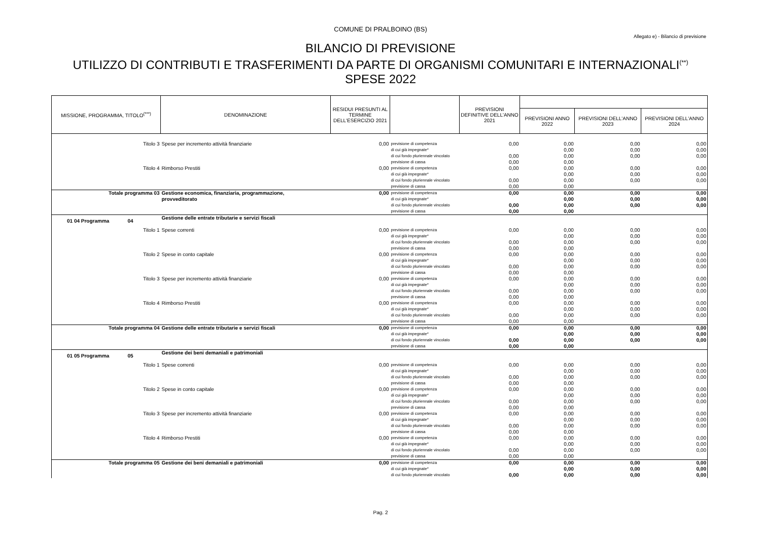COMUNE DI PRALBOINO (BS)
Allegato e) - Bilancio di previsione
BILANCIO DI PREVISIONE
UTILIZZO DI CONTRIBUTI E TRASFERIMENTI DA PARTE DI ORGANISMI COMUNITARI E INTERNAZIONALI<sup>(**)</sup>
SPESE 2022
| MISSIONE, PROGRAMMA, TITOLO<sup>(***)</sup> | DENOMINAZIONE | RESIDUI PRESUNTI AL TERMINE DELL'ESERCIZIO 2021 | | PREVISIONI DEFINITIVE DELL'ANNO 2021 | | | |
| --- | --- | --- | --- | --- | --- | --- | --- |
| | | | | | PREVISIONI ANNO 2022 | PREVISIONI DELL'ANNO 2023 | PREVISIONI DELL'ANNO 2024 |
| Titolo 3 | Spese per incremento attività finanziarie | 0,00 | previsione di competenza | 0,00 | 0,00 | 0,00 | 0,00 |
| | | | di cui già impegnate* | | 0,00 | 0,00 | 0,00 |
| | | | di cui fondo pluriennale vincolato | 0,00 | 0,00 | 0,00 | 0,00 |
| | | | previsione di cassa | 0,00 | 0,00 | | |
| Titolo 4 | Rimborso Prestiti | 0,00 | previsione di competenza | 0,00 | 0,00 | 0,00 | 0,00 |
| | | | di cui già impegnate* | | 0,00 | 0,00 | 0,00 |
| | | | di cui fondo pluriennale vincolato | 0,00 | 0,00 | 0,00 | 0,00 |
| | | | previsione di cassa | 0,00 | 0,00 | | |
| Totale programma 03 | Gestione economica, finanziaria, programmazione, | 0,00 | previsione di competenza | 0,00 | 0,00 | 0,00 | 0,00 |
| | provveditorato | | di cui già impegnate* | | 0,00 | 0,00 | 0,00 |
| | | | di cui fondo pluriennale vincolato | 0,00 | 0,00 | 0,00 | 0,00 |
| | | | previsione di cassa | 0,00 | 0,00 | | |
| 01 04 Programma 04 | Gestione delle entrate tributarie e servizi fiscali | | | | | | |
| Titolo 1 | Spese correnti | 0,00 | previsione di competenza | 0,00 | 0,00 | 0,00 | 0,00 |
| | | | di cui già impegnate* | | 0,00 | 0,00 | 0,00 |
| | | | di cui fondo pluriennale vincolato | 0,00 | 0,00 | 0,00 | 0,00 |
| | | | previsione di cassa | 0,00 | 0,00 | | |
| Titolo 2 | Spese in conto capitale | 0,00 | previsione di competenza | 0,00 | 0,00 | 0,00 | 0,00 |
| | | | di cui già impegnate* | | 0,00 | 0,00 | 0,00 |
| | | | di cui fondo pluriennale vincolato | 0,00 | 0,00 | 0,00 | 0,00 |
| | | | previsione di cassa | 0,00 | 0,00 | | |
| Titolo 3 | Spese per incremento attività finanziarie | 0,00 | previsione di competenza | 0,00 | 0,00 | 0,00 | 0,00 |
| | | | di cui già impegnate* | | 0,00 | 0,00 | 0,00 |
| | | | di cui fondo pluriennale vincolato | 0,00 | 0,00 | 0,00 | 0,00 |
| | | | previsione di cassa | 0,00 | 0,00 | | |
| Titolo 4 | Rimborso Prestiti | 0,00 | previsione di competenza | 0,00 | 0,00 | 0,00 | 0,00 |
| | | | di cui già impegnate* | | 0,00 | 0,00 | 0,00 |
| | | | di cui fondo pluriennale vincolato | 0,00 | 0,00 | 0,00 | 0,00 |
| | | | previsione di cassa | 0,00 | 0,00 | | |
| Totale programma 04 | Gestione delle entrate tributarie e servizi fiscali | 0,00 | previsione di competenza | 0,00 | 0,00 | 0,00 | 0,00 |
| | | | di cui già impegnate* | | 0,00 | 0,00 | 0,00 |
| | | | di cui fondo pluriennale vincolato | 0,00 | 0,00 | 0,00 | 0,00 |
| | | | previsione di cassa | 0,00 | 0,00 | | |
| 01 05 Programma 05 | Gestione dei beni demaniali e patrimoniali | | | | | | |
| Titolo 1 | Spese correnti | 0,00 | previsione di competenza | 0,00 | 0,00 | 0,00 | 0,00 |
| | | | di cui già impegnate* | | 0,00 | 0,00 | 0,00 |
| | | | di cui fondo pluriennale vincolato | 0,00 | 0,00 | 0,00 | 0,00 |
| | | | previsione di cassa | 0,00 | 0,00 | | |
| Titolo 2 | Spese in conto capitale | 0,00 | previsione di competenza | 0,00 | 0,00 | 0,00 | 0,00 |
| | | | di cui già impegnate* | | 0,00 | 0,00 | 0,00 |
| | | | di cui fondo pluriennale vincolato | 0,00 | 0,00 | 0,00 | 0,00 |
| | | | previsione di cassa | 0,00 | 0,00 | | |
| Titolo 3 | Spese per incremento attività finanziarie | 0,00 | previsione di competenza | 0,00 | 0,00 | 0,00 | 0,00 |
| | | | di cui già impegnate* | | 0,00 | 0,00 | 0,00 |
| | | | di cui fondo pluriennale vincolato | 0,00 | 0,00 | 0,00 | 0,00 |
| | | | previsione di cassa | 0,00 | 0,00 | | |
| Titolo 4 | Rimborso Prestiti | 0,00 | previsione di competenza | 0,00 | 0,00 | 0,00 | 0,00 |
| | | | di cui già impegnate* | | 0,00 | 0,00 | 0,00 |
| | | | di cui fondo pluriennale vincolato | 0,00 | 0,00 | 0,00 | 0,00 |
| | | | previsione di cassa | 0,00 | 0,00 | | |
| Totale programma 05 | Gestione dei beni demaniali e patrimoniali | 0,00 | previsione di competenza | 0,00 | 0,00 | 0,00 | 0,00 |
| | | | di cui già impegnate* | | 0,00 | 0,00 | 0,00 |
| | | | di cui fondo pluriennale vincolato | 0,00 | 0,00 | 0,00 | 0,00 |
Pag. 2